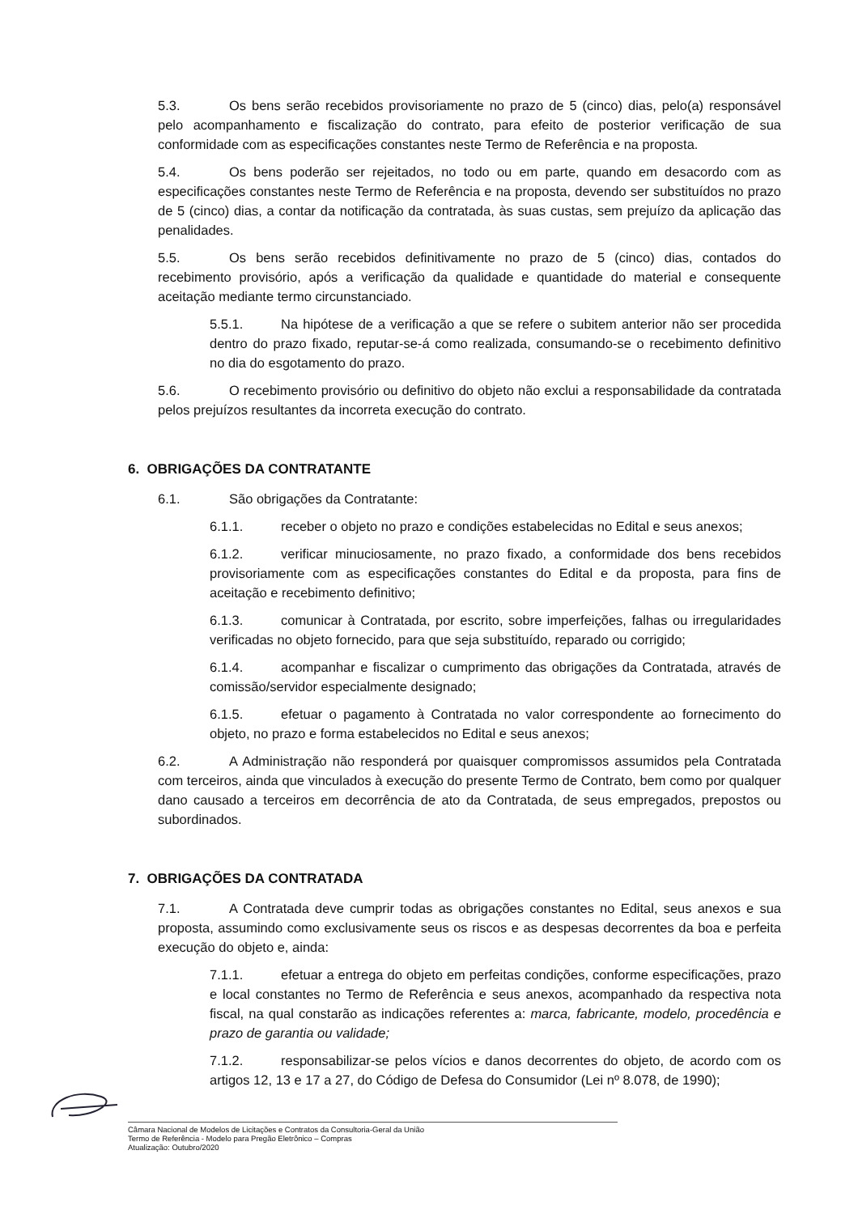5.3. Os bens serão recebidos provisoriamente no prazo de 5 (cinco) dias, pelo(a) responsável pelo acompanhamento e fiscalização do contrato, para efeito de posterior verificação de sua conformidade com as especificações constantes neste Termo de Referência e na proposta.
5.4. Os bens poderão ser rejeitados, no todo ou em parte, quando em desacordo com as especificações constantes neste Termo de Referência e na proposta, devendo ser substituídos no prazo de 5 (cinco) dias, a contar da notificação da contratada, às suas custas, sem prejuízo da aplicação das penalidades.
5.5. Os bens serão recebidos definitivamente no prazo de 5 (cinco) dias, contados do recebimento provisório, após a verificação da qualidade e quantidade do material e consequente aceitação mediante termo circunstanciado.
5.5.1. Na hipótese de a verificação a que se refere o subitem anterior não ser procedida dentro do prazo fixado, reputar-se-á como realizada, consumando-se o recebimento definitivo no dia do esgotamento do prazo.
5.6. O recebimento provisório ou definitivo do objeto não exclui a responsabilidade da contratada pelos prejuízos resultantes da incorreta execução do contrato.
6. OBRIGAÇÕES DA CONTRATANTE
6.1. São obrigações da Contratante:
6.1.1. receber o objeto no prazo e condições estabelecidas no Edital e seus anexos;
6.1.2. verificar minuciosamente, no prazo fixado, a conformidade dos bens recebidos provisoriamente com as especificações constantes do Edital e da proposta, para fins de aceitação e recebimento definitivo;
6.1.3. comunicar à Contratada, por escrito, sobre imperfeições, falhas ou irregularidades verificadas no objeto fornecido, para que seja substituído, reparado ou corrigido;
6.1.4. acompanhar e fiscalizar o cumprimento das obrigações da Contratada, através de comissão/servidor especialmente designado;
6.1.5. efetuar o pagamento à Contratada no valor correspondente ao fornecimento do objeto, no prazo e forma estabelecidos no Edital e seus anexos;
6.2. A Administração não responderá por quaisquer compromissos assumidos pela Contratada com terceiros, ainda que vinculados à execução do presente Termo de Contrato, bem como por qualquer dano causado a terceiros em decorrência de ato da Contratada, de seus empregados, prepostos ou subordinados.
7. OBRIGAÇÕES DA CONTRATADA
7.1. A Contratada deve cumprir todas as obrigações constantes no Edital, seus anexos e sua proposta, assumindo como exclusivamente seus os riscos e as despesas decorrentes da boa e perfeita execução do objeto e, ainda:
7.1.1. efetuar a entrega do objeto em perfeitas condições, conforme especificações, prazo e local constantes no Termo de Referência e seus anexos, acompanhado da respectiva nota fiscal, na qual constarão as indicações referentes a: marca, fabricante, modelo, procedência e prazo de garantia ou validade;
7.1.2. responsabilizar-se pelos vícios e danos decorrentes do objeto, de acordo com os artigos 12, 13 e 17 a 27, do Código de Defesa do Consumidor (Lei nº 8.078, de 1990);
Câmara Nacional de Modelos de Licitações e Contratos da Consultoria-Geral da União
Termo de Referência - Modelo para Pregão Eletrônico – Compras
Atualização: Outubro/2020